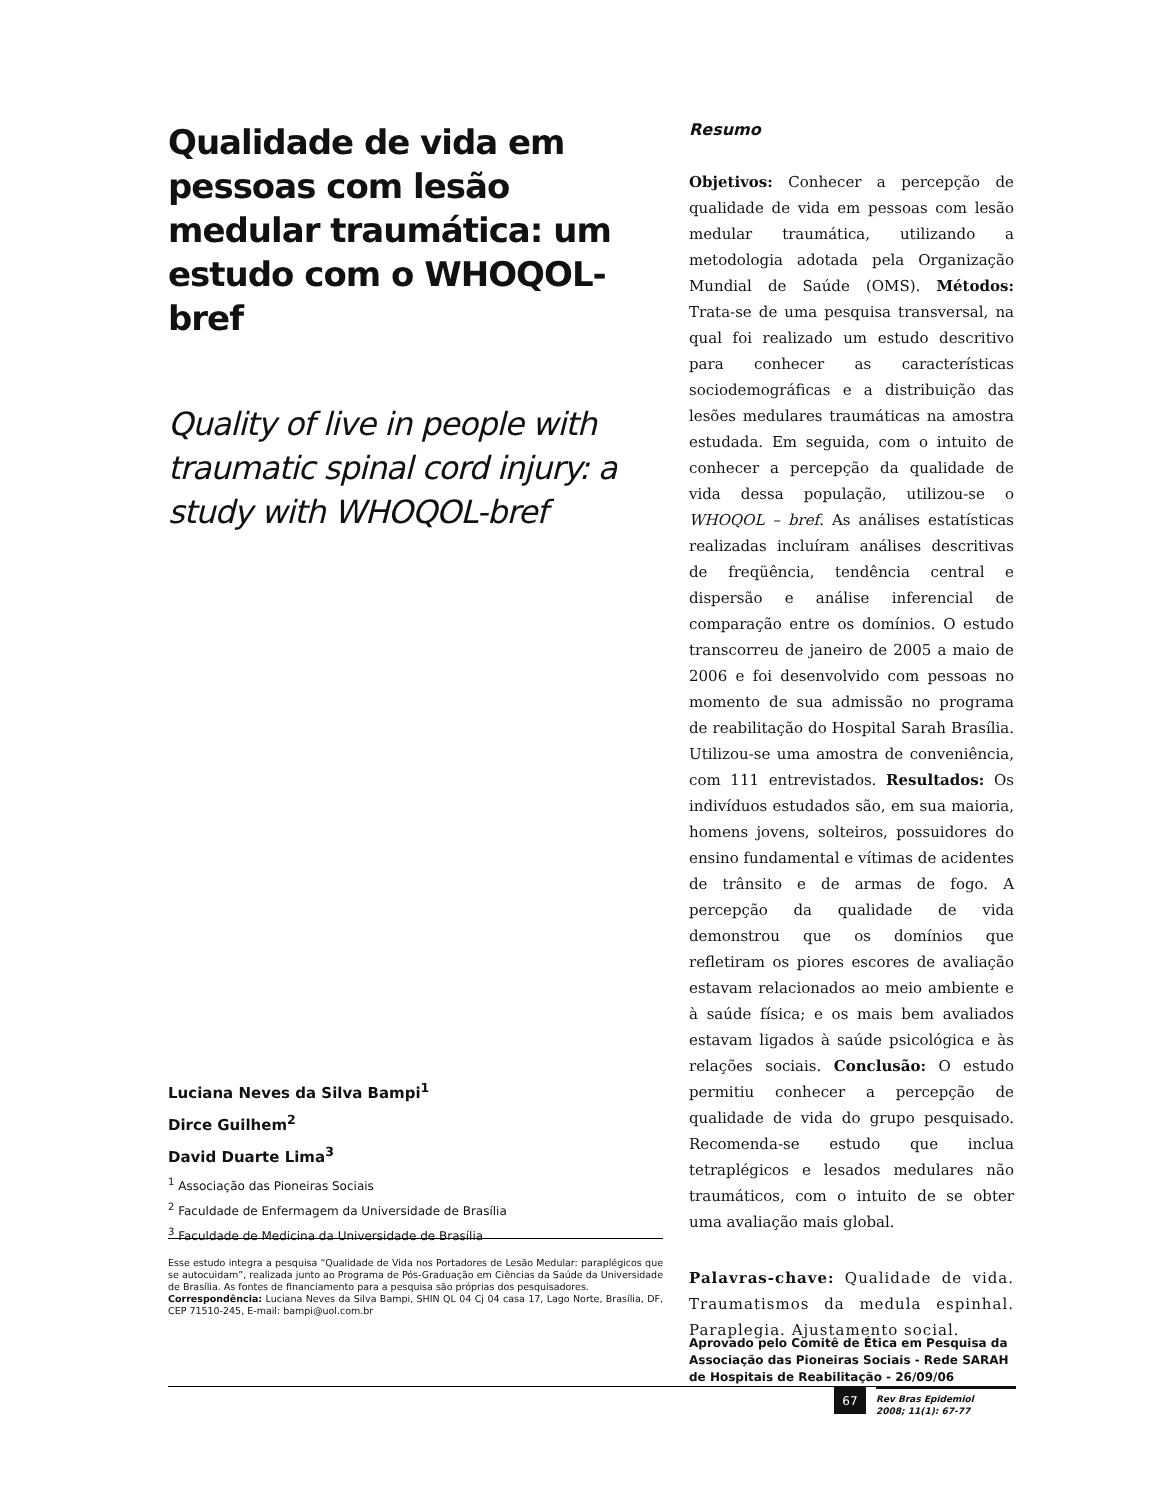Qualidade de vida em pessoas com lesão medular traumática: um estudo com o WHOQOL-bref
Quality of live in people with traumatic spinal cord injury: a study with WHOQOL-bref
Luciana Neves da Silva Bampi<sup>1</sup>
Dirce Guilhem<sup>2</sup>
David Duarte Lima<sup>3</sup>
<sup>1</sup> Associação das Pioneiras Sociais
<sup>2</sup> Faculdade de Enfermagem da Universidade de Brasília
<sup>3</sup> Faculdade de Medicina da Universidade de Brasília
Esse estudo integra a pesquisa “Qualidade de Vida nos Portadores de Lesão Medular: paraplégicos que se autocuidam”, realizada junto ao Programa de Pós-Graduação em Ciências da Saúde da Universidade de Brasília. As fontes de financiamento para a pesquisa são próprias dos pesquisadores.
Correspondência: Luciana Neves da Silva Bampi, SHIN QL 04 Cj 04 casa 17, Lago Norte, Brasília, DF, CEP 71510-245, E-mail: bampi@uol.com.br
Resumo
Objetivos: Conhecer a percepção de qualidade de vida em pessoas com lesão medular traumática, utilizando a metodologia adotada pela Organização Mundial de Saúde (OMS). Métodos: Trata-se de uma pesquisa transversal, na qual foi realizado um estudo descritivo para conhecer as características sociodemográficas e a distribuição das lesões medulares traumáticas na amostra estudada. Em seguida, com o intuito de conhecer a percepção da qualidade de vida dessa população, utilizou-se o WHOQOL – bref. As análises estatísticas realizadas incluíram análises descritivas de freqüência, tendência central e dispersão e análise inferencial de comparação entre os domínios. O estudo transcorreu de janeiro de 2005 a maio de 2006 e foi desenvolvido com pessoas no momento de sua admissão no programa de reabilitação do Hospital Sarah Brasília. Utilizou-se uma amostra de conveniência, com 111 entrevistados. Resultados: Os indivíduos estudados são, em sua maioria, homens jovens, solteiros, possuidores do ensino fundamental e vítimas de acidentes de trânsito e de armas de fogo. A percepção da qualidade de vida demonstrou que os domínios que refletiram os piores escores de avaliação estavam relacionados ao meio ambiente e à saúde física; e os mais bem avaliados estavam ligados à saúde psicológica e às relações sociais. Conclusão: O estudo permitiu conhecer a percepção de qualidade de vida do grupo pesquisado. Recomenda-se estudo que inclua tetraplégicos e lesados medulares não traumáticos, com o intuito de se obter uma avaliação mais global.
Palavras-chave: Qualidade de vida. Traumatismos da medula espinhal. Paraplegia. Ajustamento social.
Aprovado pelo Comitê de Ética em Pesquisa da Associação das Pioneiras Sociais - Rede SARAH de Hospitais de Reabilitação - 26/09/06
67
Rev Bras Epidemiol
2008; 11(1): 67-77